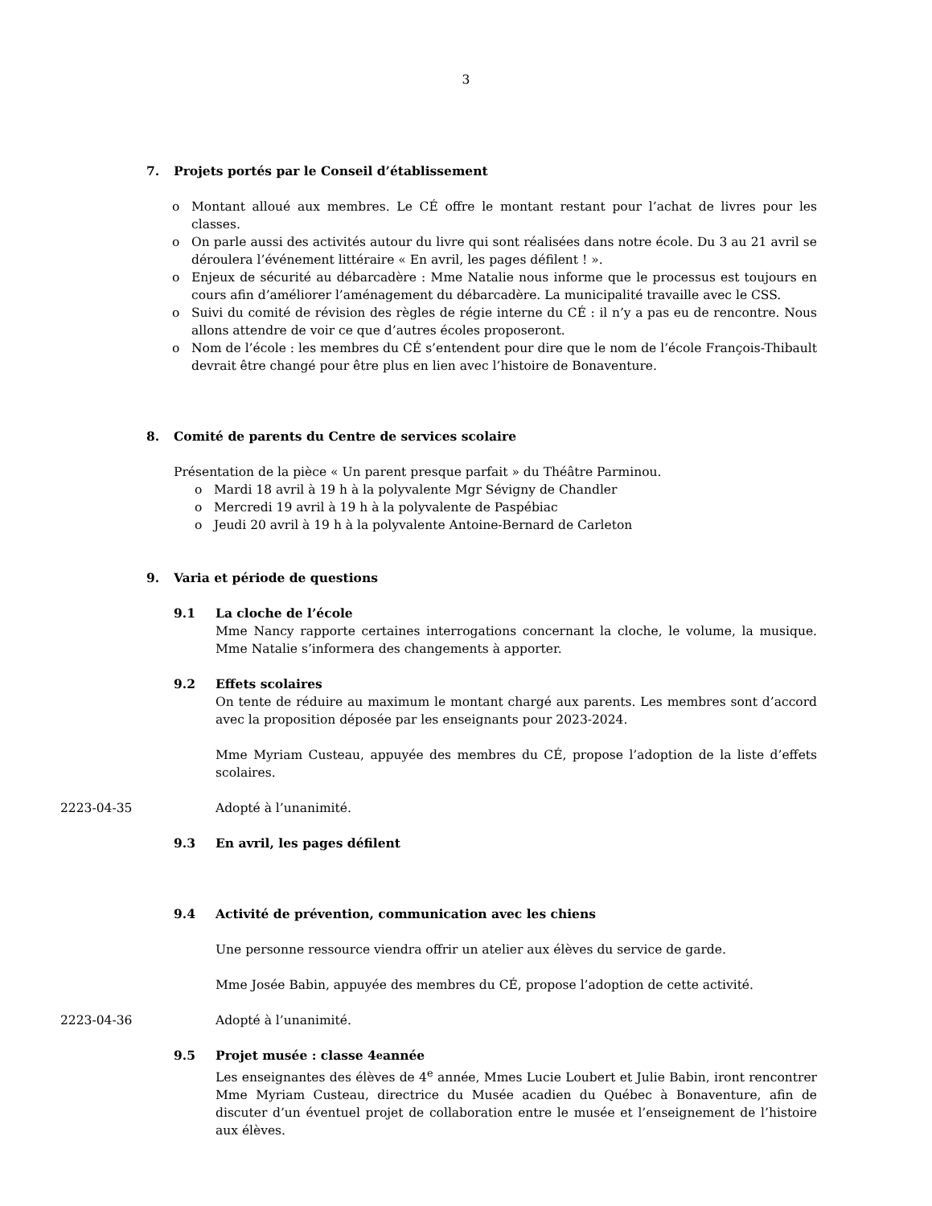3
7. Projets portés par le Conseil d’établissement
o Montant alloué aux membres. Le CÉ offre le montant restant pour l’achat de livres pour les classes.
o On parle aussi des activités autour du livre qui sont réalisées dans notre école. Du 3 au 21 avril se déroulera l’événement littéraire « En avril, les pages défilent ! ».
o Enjeux de sécurité au débarcadère : Mme Natalie nous informe que le processus est toujours en cours afin d’améliorer l’aménagement du débarcadère. La municipalité travaille avec le CSS.
o Suivi du comité de révision des règles de régie interne du CÉ : il n’y a pas eu de rencontre. Nous allons attendre de voir ce que d’autres écoles proposeront.
o Nom de l’école : les membres du CÉ s’entendent pour dire que le nom de l’école François-Thibault devrait être changé pour être plus en lien avec l’histoire de Bonaventure.
8. Comité de parents du Centre de services scolaire
Présentation de la pièce « Un parent presque parfait » du Théâtre Parminou.
o Mardi 18 avril à 19 h à la polyvalente Mgr Sévigny de Chandler
o Mercredi 19 avril à 19 h à la polyvalente de Paspébiac
o Jeudi 20 avril à 19 h à la polyvalente Antoine-Bernard de Carleton
9. Varia et période de questions
9.1 La cloche de l’école
Mme Nancy rapporte certaines interrogations concernant la cloche, le volume, la musique. Mme Natalie s’informera des changements à apporter.
9.2 Effets scolaires
On tente de réduire au maximum le montant chargé aux parents. Les membres sont d’accord avec la proposition déposée par les enseignants pour 2023-2024.
Mme Myriam Custeau, appuyée des membres du CÉ, propose l’adoption de la liste d’effets scolaires.
2223-04-35 Adopté à l’unanimité.
9.3 En avril, les pages défilent
9.4 Activité de prévention, communication avec les chiens
Une personne ressource viendra offrir un atelier aux élèves du service de garde.
Mme Josée Babin, appuyée des membres du CÉ, propose l’adoption de cette activité.
2223-04-36 Adopté à l’unanimité.
9.5 Projet musée : classe 4<sup>e</sup> année
Les enseignantes des élèves de 4<sup>e</sup> année, Mmes Lucie Loubert et Julie Babin, iront rencontrer Mme Myriam Custeau, directrice du Musée acadien du Québec à Bonaventure, afin de discuter d’un éventuel projet de collaboration entre le musée et l’enseignement de l’histoire aux élèves.